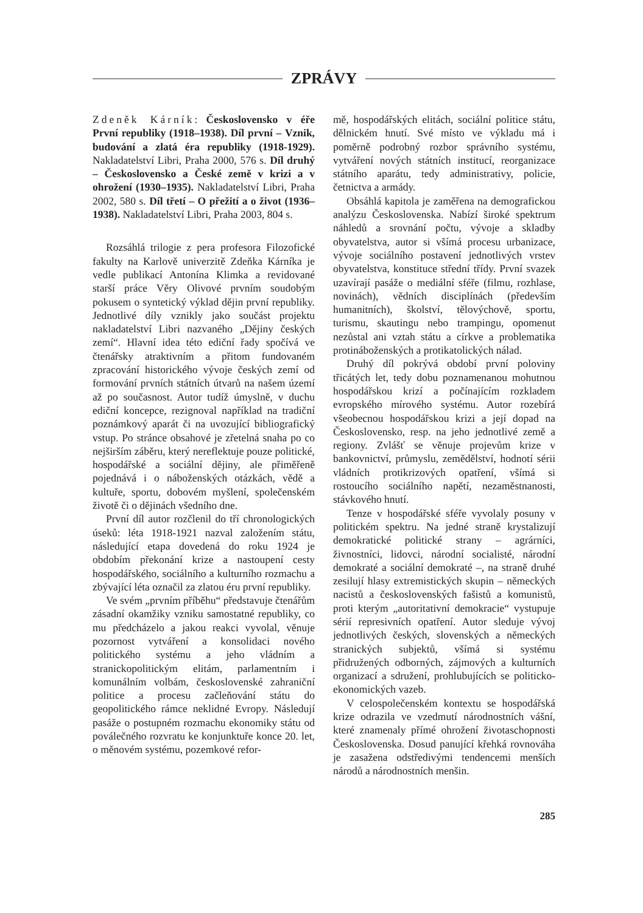ZPRÁVY
Zdeněk Kárník: Československo v éře První republiky (1918–1938). Díl první – Vznik, budování a zlatá éra republiky (1918-1929). Nakladatelství Libri, Praha 2000, 576 s. Díl druhý – Československo a České země v krizi a v ohrožení (1930–1935). Nakladatelství Libri, Praha 2002, 580 s. Díl třetí – O přežití a o život (1936–1938). Nakladatelství Libri, Praha 2003, 804 s.
Rozsáhlá trilogie z pera profesora Filozofické fakulty na Karlově univerzitě Zdeňka Kárníka je vedle publikací Antonína Klimka a revidované starší práce Věry Olivové prvním soudobým pokusem o syntetický výklad dějin první republiky. Jednotlivé díly vznikly jako součást projektu nakladatelství Libri nazvaného „Dějiny českých zemí“. Hlavní idea této ediční řady spočívá ve čtenářsky atraktivním a přitom fundovaném zpracování historického vývoje českých zemí od formování prvních státních útvarů na našem území až po současnost. Autor tudíž úmyslně, v duchu ediční koncepce, rezignoval například na tradiční poznámkový aparát či na uvozující bibliografický vstup. Po stránce obsahové je zřetelná snaha po co nejširším záběru, který nereflektuje pouze politické, hospodářské a sociální dějiny, ale přiměřeně pojednává i o náboženských otázkách, vědě a kultuře, sportu, dobovém myšlení, společenském životě či o dějinách všedního dne.
První díl autor rozčlenil do tří chronologických úseků: léta 1918-1921 nazval založením státu, následující etapa dovedená do roku 1924 je obdobím překonání krize a nastoupení cesty hospodářského, sociálního a kulturního rozmachu a zbývající léta označil za zlatou éru první republiky.
Ve svém „prvním příběhu“ představuje čtenářům zásadní okamžiky vzniku samostatné republiky, co mu předcházelo a jakou reakci vyvolal, věnuje pozornost vytváření a konsolidaci nového politického systému a jeho vládním a stranickopolitickým elitám, parlamentním i komunálním volbám, československé zahraniční politice a procesu začleňování státu do geopolitického rámce neklidné Evropy. Následují pasáže o postupném rozmachu ekonomiky státu od poválečného rozvratu ke konjunktuře konce 20. let, o měnovém systému, pozemkové refor-
mě, hospodářských elitách, sociální politice státu, dělnickém hnutí. Své místo ve výkladu má i poměrně podrobný rozbor správního systému, vytváření nových státních institucí, reorganizace státního aparátu, tedy administrativy, policie, četnictva a armády.
Obsáhlá kapitola je zaměřena na demografickou analýzu Československa. Nabízí široké spektrum náhledů a srovnání počtu, vývoje a skladby obyvatelstva, autor si všímá procesu urbanizace, vývoje sociálního postavení jednotlivých vrstev obyvatelstva, konstituce střední třídy. První svazek uzavírají pasáže o mediální sféře (filmu, rozhlase, novinách), vědních disciplínách (především humanitních), školství, tělovýchově, sportu, turismu, skautingu nebo trampingu, opomenut nezůstal ani vztah státu a církve a problematika protináboženských a protikatolických nálad.
Druhý díl pokrývá období první poloviny třicátých let, tedy dobu poznamenanou mohutnou hospodářskou krizí a počínajícím rozkladem evropského mírového systému. Autor rozebírá všeobecnou hospodářskou krizi a její dopad na Československo, resp. na jeho jednotlivé země a regiony. Zvlášť se věnuje projevům krize v bankovnictví, průmyslu, zemědělství, hodnotí sérii vládních protikrizových opatření, všímá si rostoucího sociálního napětí, nezaměstnanosti, stávkového hnutí.
Tenze v hospodářské sféře vyvolaly posuny v politickém spektru. Na jedné straně krystalizují demokratické politické strany – agrárníci, živnostníci, lidovci, národní socialisté, národní demokraté a sociální demokraté –, na straně druhé zesilují hlasy extremistických skupin – německých nacistů a československých fašistů a komunistů, proti kterým „autoritativní demokracie“ vystupuje sérií represivních opatření. Autor sleduje vývoj jednotlivých českých, slovenských a německých stranických subjektů, všímá si systému přidružených odborných, zájmových a kulturních organizací a sdružení, prohlubujících se politicko-ekonomických vazeb.
V celospolečenském kontextu se hospodářská krize odrazila ve vzedmutí národnostních vášní, které znamenaly přímé ohrožení životaschopnosti Československa. Dosud panující křehká rovnováha je zasažena odstředivými tendencemi menších národů a národnostních menšin.
285